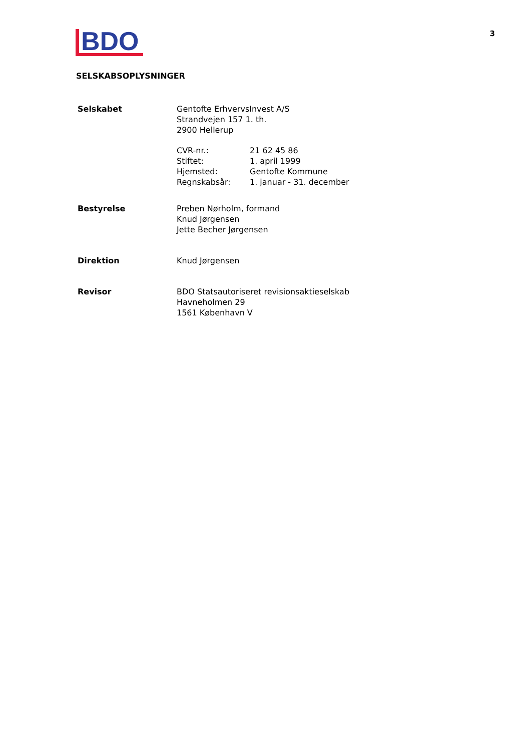BDO
3
SELSKABSOPLYSNINGER
Selskabet Gentofte ErhvervsInvest A/S
Strandvejen 157 1. th.
2900 Hellerup
| CVR-nr.: | 21 62 45 86 |
| Stiftet: | 1. april 1999 |
| Hjemsted: | Gentofte Kommune |
| Regnskabsår: | 1. januar - 31. december |
Bestyrelse Preben Nørholm, formand
Knud Jørgensen
Jette Becher Jørgensen
Direktion Knud Jørgensen
Revisor BDO Statsautoriseret revisionsaktieselskab
Havneholmen 29
1561 København V